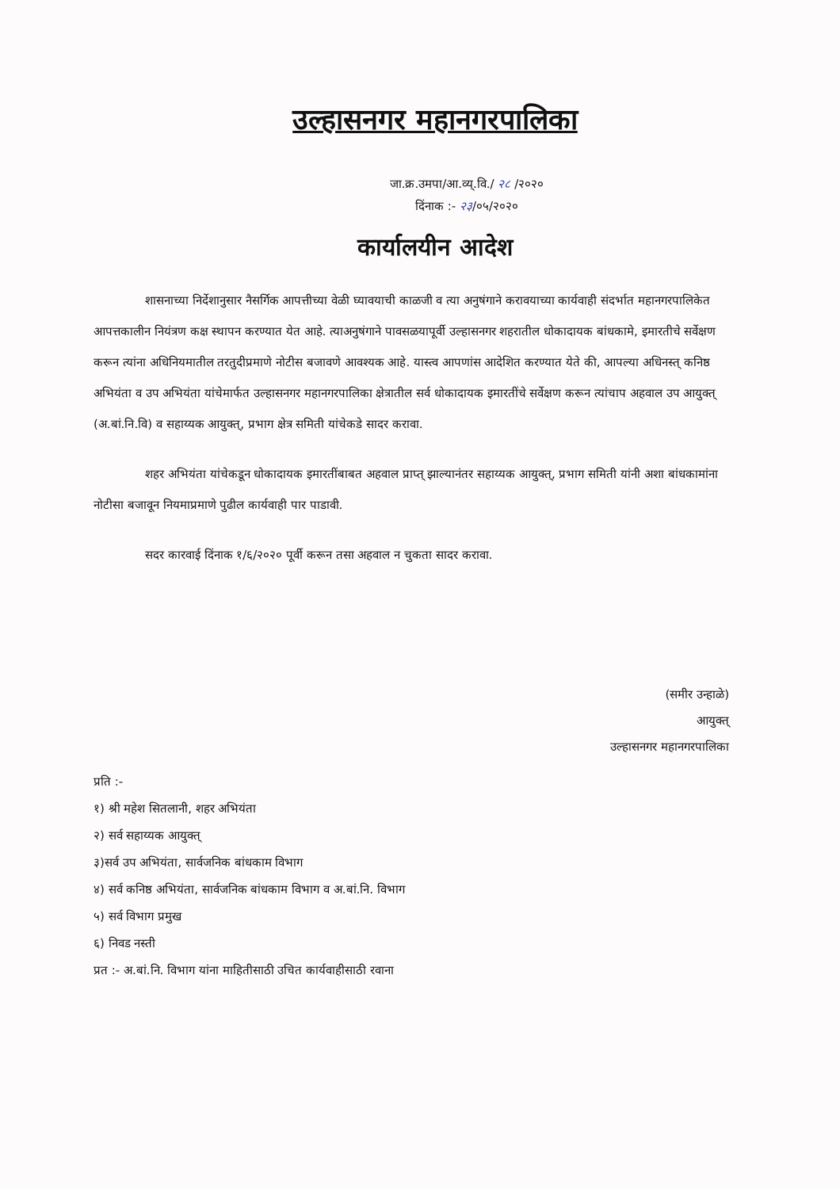उल्हासनगर महानगरपालिका
जा.क्र.उमपा/आ.व्य्.वि./ २८ /२०२०
दिंनाक :- २३/०५/२०२०
कार्यालयीन आदेश
शासनाच्या निर्देशानुसार नैसर्गिक आपत्तीच्या वेळी घ्यावयाची काळजी व त्या अनुषंगाने करावयाच्या कार्यवाही संदर्भात महानगरपालिकेत आपत्तकालीन नियंत्रण कक्ष स्थापन करण्यात येत आहे. त्याअनुषंगाने पावसळयापूर्वी उल्हासनगर शहरातील धोकादायक बांधकामे, इमारतीचे सर्वेक्षण करून त्यांना अधिनियमातील तरतुदीप्रमाणे नोटीस बजावणे आवश्यक आहे. यास्त्व आपणांस आदेशित करण्यात येते की, आपल्या अधिनस्त् कनिष्ठ अभियंता व उप अभियंता यांचेमार्फत उल्हासनगर महानगरपालिका क्षेत्रातील सर्व धोकादायक इमारतींचे सर्वेक्षण करून त्यांचाप अहवाल उप आयुक्त् (अ.बां.नि.वि) व सहाय्यक आयुक्त्, प्रभाग क्षेत्र समिती यांचेकडे सादर करावा.
शहर अभियंता यांचेकडून धोकादायक इमारतींबाबत अहवाल प्राप्त् झाल्यानंतर सहाय्यक आयुक्त्, प्रभाग समिती यांनी अशा बांधकामांना नोटीसा बजावून नियमाप्रमाणे पुढील कार्यवाही पार पाडावी.
सदर कारवाई दिंनाक १/६/२०२० पूर्वी करून तसा अहवाल न चुकता सादर करावा.
(समीर उन्हाळे)
आयुक्त्
उल्हासनगर महानगरपालिका
प्रति :-
१) श्री महेश सितलानी, शहर अभियंता
२) सर्व सहाय्यक आयुक्त्
३)सर्व उप अभियंता, सार्वजनिक बांधकाम विभाग
४) सर्व कनिष्ठ अभियंता, सार्वजनिक बांधकाम विभाग व अ.बां.नि. विभाग
५) सर्व विभाग प्रमुख
६) निवड नस्ती
प्रत :- अ.बां.नि. विभाग यांना माहितीसाठी उचित कार्यवाहीसाठी रवाना